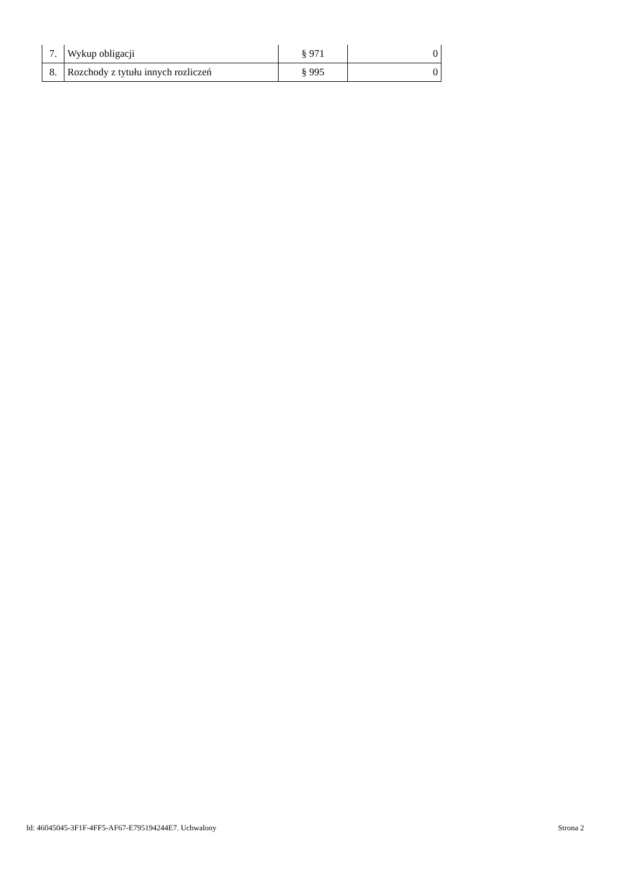| 7. | Wykup obligacji | § 971 | 0 |
| 8. | Rozchody z tytułu innych rozliczeń | § 995 | 0 |
Id: 46045045-3F1F-4FF5-AF67-E795194244E7. Uchwalony Strona 2